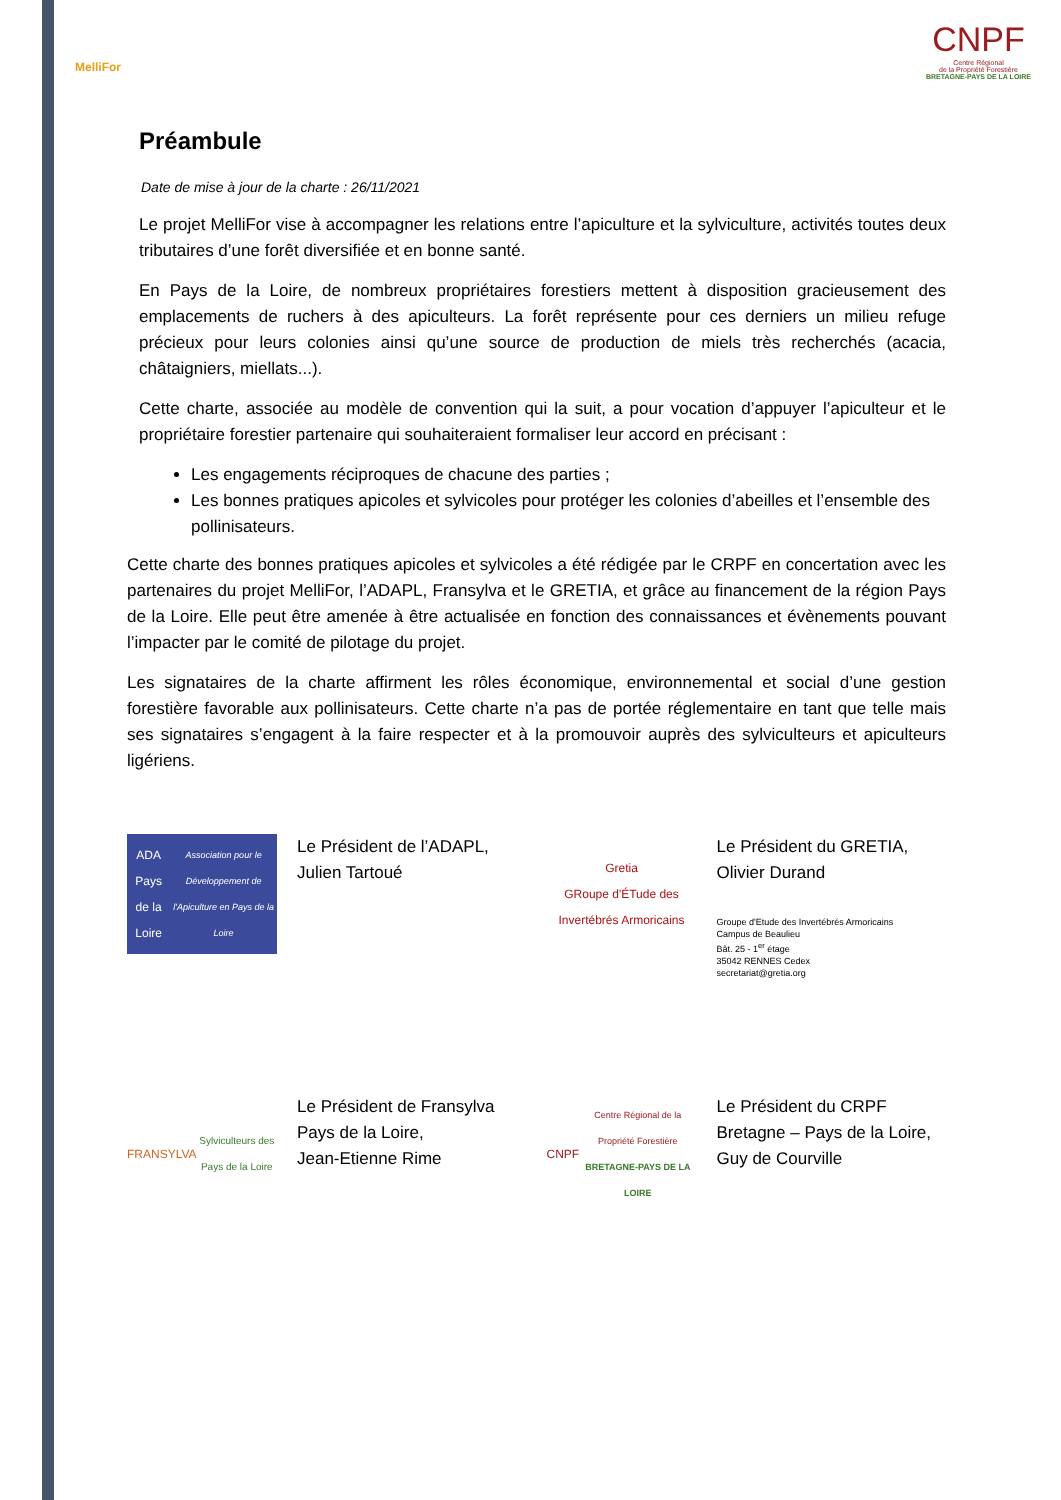MelliFor
CNPF
Centre Régional
de la Propriété Forestière
BRETAGNE-PAYS DE LA LOIRE
Préambule
Date de mise à jour de la charte : 26/11/2021
Le projet MelliFor vise à accompagner les relations entre l’apiculture et la sylviculture, activités toutes deux tributaires d’une forêt diversifiée et en bonne santé.
En Pays de la Loire, de nombreux propriétaires forestiers mettent à disposition gracieusement des emplacements de ruchers à des apiculteurs. La forêt représente pour ces derniers un milieu refuge précieux pour leurs colonies ainsi qu’une source de production de miels très recherchés (acacia, châtaigniers, miellats...).
Cette charte, associée au modèle de convention qui la suit, a pour vocation d’appuyer l’apiculteur et le propriétaire forestier partenaire qui souhaiteraient formaliser leur accord en précisant :
Les engagements réciproques de chacune des parties ;
Les bonnes pratiques apicoles et sylvicoles pour protéger les colonies d’abeilles et l’ensemble des pollinisateurs.
Cette charte des bonnes pratiques apicoles et sylvicoles a été rédigée par le CRPF en concertation avec les partenaires du projet MelliFor, l’ADAPL, Fransylva et le GRETIA, et grâce au financement de la région Pays de la Loire. Elle peut être amenée à être actualisée en fonction des connaissances et évènements pouvant l’impacter par le comité de pilotage du projet.
Les signataires de la charte affirment les rôles économique, environnemental et social d’une gestion forestière favorable aux pollinisateurs. Cette charte n’a pas de portée réglementaire en tant que telle mais ses signataires s’engagent à la faire respecter et à la promouvoir auprès des sylviculteurs et apiculteurs ligériens.
ADA Pays de la Loire
Association pour le Développement de l'Apiculture en Pays de la Loire
Le Président de l’ADAPL,
Julien Tartoué
Gretia
GRoupe d'ÉTude des Invertébrés Armoricains
Le Président du GRETIA,
Olivier Durand
Groupe d'Etude des Invertébrés Armoricains
Campus de Beaulieu
Bât. 25 - 1<sup>er</sup> étage
35042 RENNES Cedex
secretariat@gretia.org
FRANSYLVA
Sylviculteurs des Pays de la Loire
Le Président de Fransylva
Pays de la Loire,
Jean-Etienne Rime
CNPF
Centre Régional de la Propriété Forestière
BRETAGNE-PAYS DE LA LOIRE
Le Président du CRPF
Bretagne – Pays de la Loire,
Guy de Courville